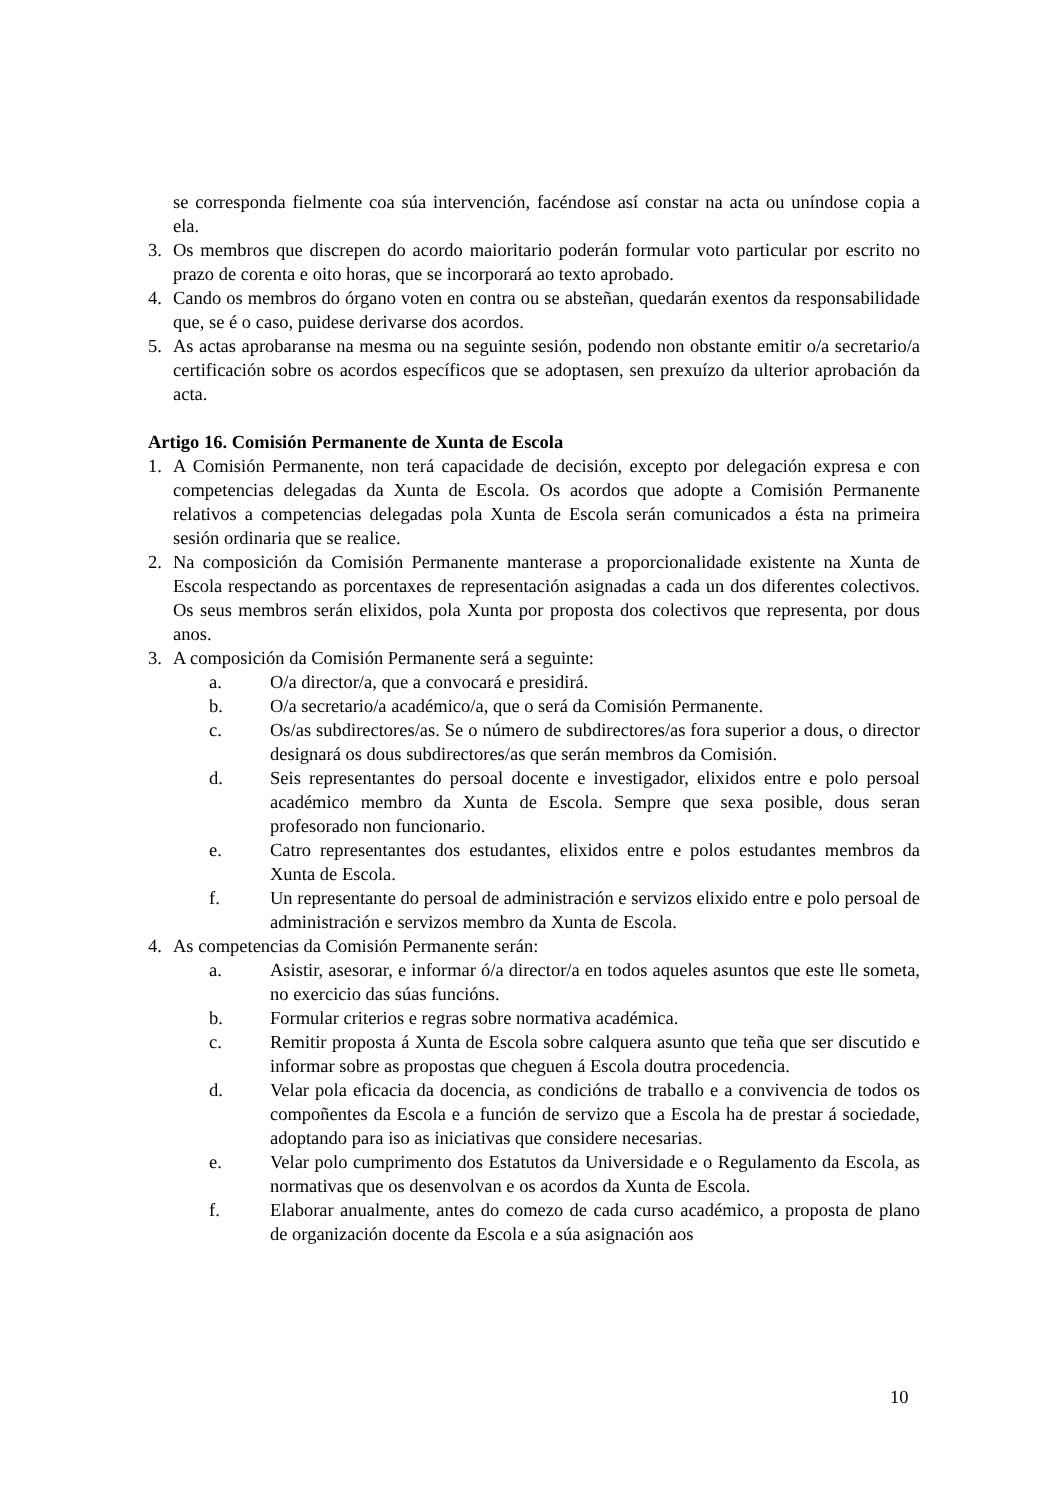se corresponda fielmente coa súa intervención, facéndose así constar na acta ou uníndose copia a ela.
3. Os membros que discrepen do acordo maioritario poderán formular voto particular por escrito no prazo de corenta e oito horas, que se incorporará ao texto aprobado.
4. Cando os membros do órgano voten en contra ou se absteñan, quedarán exentos da responsabilidade que, se é o caso, puidese derivarse dos acordos.
5. As actas aprobaranse na mesma ou na seguinte sesión, podendo non obstante emitir o/a secretario/a certificación sobre os acordos específicos que se adoptasen, sen prexuízo da ulterior aprobación da acta.
Artigo 16. Comisión Permanente de Xunta de Escola
1. A Comisión Permanente, non terá capacidade de decisión, excepto por delegación expresa e con competencias delegadas da Xunta de Escola. Os acordos que adopte a Comisión Permanente relativos a competencias delegadas pola Xunta de Escola serán comunicados a ésta na primeira sesión ordinaria que se realice.
2. Na composición da Comisión Permanente manterase a proporcionalidade existente na Xunta de Escola respectando as porcentaxes de representación asignadas a cada un dos diferentes colectivos. Os seus membros serán elixidos, pola Xunta por proposta dos colectivos que representa, por dous anos.
3. A composición da Comisión Permanente será a seguinte:
a. O/a director/a, que a convocará e presidirá.
b. O/a secretario/a académico/a, que o será da Comisión Permanente.
c. Os/as subdirectores/as. Se o número de subdirectores/as fora superior a dous, o director designará os dous subdirectores/as que serán membros da Comisión.
d. Seis representantes do persoal docente e investigador, elixidos entre e polo persoal académico membro da Xunta de Escola. Sempre que sexa posible, dous seran profesorado non funcionario.
e. Catro representantes dos estudantes, elixidos entre e polos estudantes membros da Xunta de Escola.
f. Un representante do persoal de administración e servizos elixido entre e polo persoal de administración e servizos membro da Xunta de Escola.
4. As competencias da Comisión Permanente serán:
a. Asistir, asesorar, e informar ó/a director/a en todos aqueles asuntos que este lle someta, no exercicio das súas funcións.
b. Formular criterios e regras sobre normativa académica.
c. Remitir proposta á Xunta de Escola sobre calquera asunto que teña que ser discutido e informar sobre as propostas que cheguen á Escola doutra procedencia.
d. Velar pola eficacia da docencia, as condicións de traballo e a convivencia de todos os compoñentes da Escola e a función de servizo que a Escola ha de prestar á sociedade, adoptando para iso as iniciativas que considere necesarias.
e. Velar polo cumprimento dos Estatutos da Universidade e o Regulamento da Escola, as normativas que os desenvolvan e os acordos da Xunta de Escola.
f. Elaborar anualmente, antes do comezo de cada curso académico, a proposta de plano de organización docente da Escola e a súa asignación aos
10